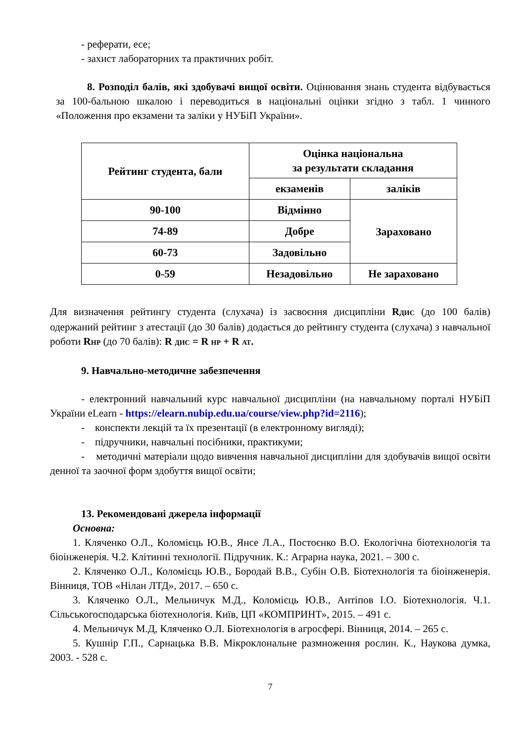- реферати, есе;
- захист лабораторних та практичних робіт.
8. Розподіл балів, які здобувачі вищої освіти. Оцінювання знань студента відбувається за 100-бальною шкалою і переводиться в національні оцінки згідно з табл. 1 чинного «Положення про екзамени та заліки у НУБіП України».
| Рейтинг студента, бали | Оцінка національна за результати складання | |
| --- | --- | --- |
| | екзаменів | заліків |
| 90-100 | Відмінно | Зараховано |
| 74-89 | Добре | |
| 60-73 | Задовільно | |
| 0-59 | Незадовільно | Не зараховано |
Для визначення рейтингу студента (слухача) із засвоєння дисципліни R<sub>ДИС</sub> (до 100 балів) одержаний рейтинг з атестації (до 30 балів) додається до рейтингу студента (слухача) з навчальної роботи R<sub>НР</sub> (до 70 балів): R <sub>ДИС</sub> = R <sub>НР</sub> + R <sub>АТ</sub>.
9. Навчально-методичне забезпечення
- електронний навчальний курс навчальної дисципліни (на навчальному порталі НУБіП України eLearn - https://elearn.nubip.edu.ua/course/view.php?id=2116);
- конспекти лекцій та їх презентації (в електронному вигляді);
- підручники, навчальні посібники, практикуми;
- методичні матеріали щодо вивчення навчальної дисципліни для здобувачів вищої освіти денної та заочної форм здобуття вищої освіти;
13. Рекомендовані джерела інформації
Основна:
1. Кляченко О.Л., Коломієць Ю.В., Янсе Л.А., Постоєнко В.О. Екологічна біотехнологія та біоінженерія. Ч.2. Клітинні технології. Підручник. К.: Аграрна наука, 2021. – 300 с.
2. Кляченко О.Л., Коломієць Ю.В., Бородай В.В., Субін О.В. Біотехнологія та біоінженерія. Вінниця, ТОВ «Нілан ЛТД», 2017. – 650 с.
3. Кляченко О.Л., Мельничук М.Д., Коломієць Ю.В., Антіпов І.О. Біотехнологія. Ч.1. Сільськогосподарська біотехнологія. Київ, ЦП «КОМПРИНТ», 2015. – 491 с.
4. Мельничук М.Д, Кляченко О.Л. Біотехнологія в агросфері. Вінниця, 2014. – 265 с.
5. Кушнір Г.П., Сарнацька В.В. Мікроклональне размноження рослин. К., Наукова думка, 2003. - 528 с.
7